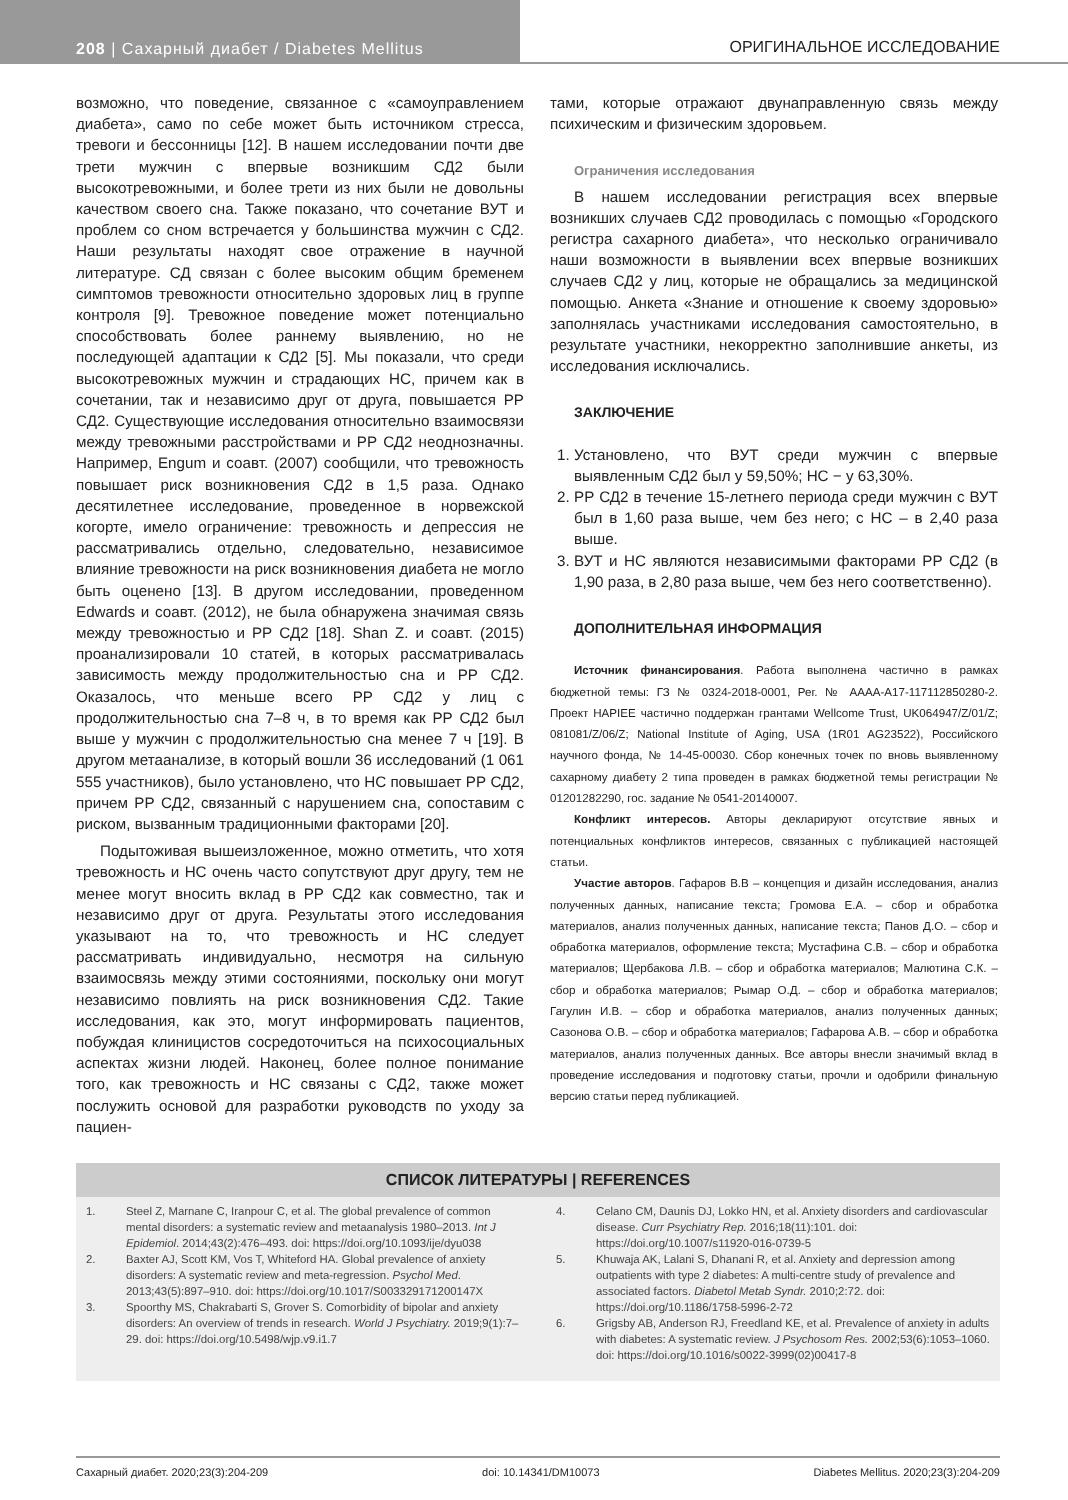208 | Сахарный диабет / Diabetes Mellitus ОРИГИНАЛЬНОЕ ИССЛЕДОВАНИЕ
возможно, что поведение, связанное с «самоуправлением диабета», само по себе может быть источником стресса, тревоги и бессонницы [12]. В нашем исследовании почти две трети мужчин с впервые возникшим СД2 были высокотревожными, и более трети из них были не довольны качеством своего сна. Также показано, что сочетание ВУТ и проблем со сном встречается у большинства мужчин с СД2. Наши результаты находят свое отражение в научной литературе. СД связан с более высоким общим бременем симптомов тревожности относительно здоровых лиц в группе контроля [9]. Тревожное поведение может потенциально способствовать более раннему выявлению, но не последующей адаптации к СД2 [5]. Мы показали, что среди высокотревожных мужчин и страдающих НС, причем как в сочетании, так и независимо друг от друга, повышается РР СД2. Существующие исследования относительно взаимосвязи между тревожными расстройствами и РР СД2 неоднозначны. Например, Engum и соавт. (2007) сообщили, что тревожность повышает риск возникновения СД2 в 1,5 раза. Однако десятилетнее исследование, проведенное в норвежской когорте, имело ограничение: тревожность и депрессия не рассматривались отдельно, следовательно, независимое влияние тревожности на риск возникновения диабета не могло быть оценено [13]. В другом исследовании, проведенном Edwards и соавт. (2012), не была обнаружена значимая связь между тревожностью и РР СД2 [18]. Shan Z. и соавт. (2015) проанализировали 10 статей, в которых рассматривалась зависимость между продолжительностью сна и РР СД2. Оказалось, что меньше всего РР СД2 у лиц с продолжительностью сна 7–8 ч, в то время как РР СД2 был выше у мужчин с продолжительностью сна менее 7 ч [19]. В другом метаанализе, в который вошли 36 исследований (1 061 555 участников), было установлено, что НС повышает РР СД2, причем РР СД2, связанный с нарушением сна, сопоставим с риском, вызванным традиционными факторами [20].
Подытоживая вышеизложенное, можно отметить, что хотя тревожность и НС очень часто сопутствуют друг другу, тем не менее могут вносить вклад в РР СД2 как совместно, так и независимо друг от друга. Результаты этого исследования указывают на то, что тревожность и НС следует рассматривать индивидуально, несмотря на сильную взаимосвязь между этими состояниями, поскольку они могут независимо повлиять на риск возникновения СД2. Такие исследования, как это, могут информировать пациентов, побуждая клиницистов сосредоточиться на психосоциальных аспектах жизни людей. Наконец, более полное понимание того, как тревожность и НС связаны с СД2, также может послужить основой для разработки руководств по уходу за пациен-
тами, которые отражают двунаправленную связь между психическим и физическим здоровьем.
Ограничения исследования
В нашем исследовании регистрация всех впервые возникших случаев СД2 проводилась с помощью «Городского регистра сахарного диабета», что несколько ограничивало наши возможности в выявлении всех впервые возникших случаев СД2 у лиц, которые не обращались за медицинской помощью. Анкета «Знание и отношение к своему здоровью» заполнялась участниками исследования самостоятельно, в результате участники, некорректно заполнившие анкеты, из исследования исключались.
ЗАКЛЮЧЕНИЕ
1. Установлено, что ВУТ среди мужчин с впервые выявленным СД2 был у 59,50%; НС − у 63,30%.
2. РР СД2 в течение 15-летнего периода среди мужчин с ВУТ был в 1,60 раза выше, чем без него; с НС – в 2,40 раза выше.
3. ВУТ и НС являются независимыми факторами РР СД2 (в 1,90 раза, в 2,80 раза выше, чем без него соответственно).
ДОПОЛНИТЕЛЬНАЯ ИНФОРМАЦИЯ
Источник финансирования. Работа выполнена частично в рамках бюджетной темы: ГЗ № 0324-2018-0001, Рег. № АААА-А17-117112850280-2. Проект HAPIEE частично поддержан грантами Wellcome Trust, UK064947/Z/01/Z; 081081/Z/06/Z; National Institute of Aging, USA (1R01 AG23522), Российского научного фонда, № 14-45-00030. Сбор конечных точек по вновь выявленному сахарному диабету 2 типа проведен в рамках бюджетной темы регистрации № 01201282290, гос. задание № 0541-20140007.
Конфликт интересов. Авторы декларируют отсутствие явных и потенциальных конфликтов интересов, связанных с публикацией настоящей статьи.
Участие авторов. Гафаров В.В – концепция и дизайн исследования, анализ полученных данных, написание текста; Громова Е.А. – сбор и обработка материалов, анализ полученных данных, написание текста; Панов Д.О. – сбор и обработка материалов, оформление текста; Мустафина С.В. – сбор и обработка материалов; Щербакова Л.В. – сбор и обработка материалов; Малютина С.К. – сбор и обработка материалов; Рымар О.Д. – сбор и обработка материалов; Гагулин И.В. – сбор и обработка материалов, анализ полученных данных; Сазонова О.В. – сбор и обработка материалов; Гафарова А.В. – сбор и обработка материалов, анализ полученных данных. Все авторы внесли значимый вклад в проведение исследования и подготовку статьи, прочли и одобрили финальную версию статьи перед публикацией.
СПИСОК ЛИТЕРАТУРЫ | REFERENCES
1. Steel Z, Marnane C, Iranpour C, et al. The global prevalence of common mental disorders: a systematic review and metaanalysis 1980–2013. Int J Epidemiol. 2014;43(2):476–493. doi: https://doi.org/10.1093/ije/dyu038
2. Baxter AJ, Scott KM, Vos T, Whiteford HA. Global prevalence of anxiety disorders: A systematic review and meta-regression. Psychol Med. 2013;43(5):897–910. doi: https://doi.org/10.1017/S003329171200147X
3. Spoorthy MS, Chakrabarti S, Grover S. Comorbidity of bipolar and anxiety disorders: An overview of trends in research. World J Psychiatry. 2019;9(1):7–29. doi: https://doi.org/10.5498/wjp.v9.i1.7
4. Celano CM, Daunis DJ, Lokko HN, et al. Anxiety disorders and cardiovascular disease. Curr Psychiatry Rep. 2016;18(11):101. doi: https://doi.org/10.1007/s11920-016-0739-5
5. Khuwaja AK, Lalani S, Dhanani R, et al. Anxiety and depression among outpatients with type 2 diabetes: A multi-centre study of prevalence and associated factors. Diabetol Metab Syndr. 2010;2:72. doi: https://doi.org/10.1186/1758-5996-2-72
6. Grigsby AB, Anderson RJ, Freedland KE, et al. Prevalence of anxiety in adults with diabetes: A systematic review. J Psychosom Res. 2002;53(6):1053–1060. doi: https://doi.org/10.1016/s0022-3999(02)00417-8
Сахарный диабет. 2020;23(3):204-209 doi: 10.14341/DM10073 Diabetes Mellitus. 2020;23(3):204-209